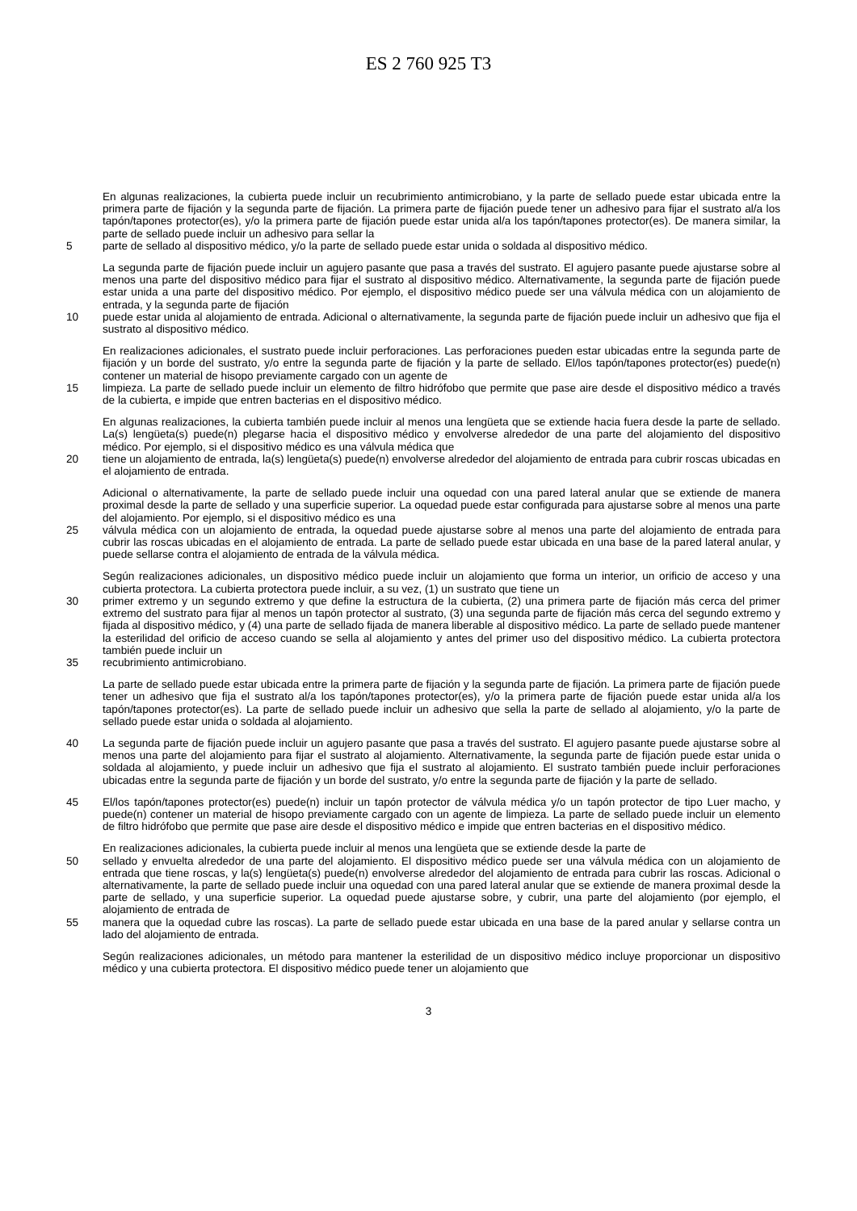ES 2 760 925 T3
En algunas realizaciones, la cubierta puede incluir un recubrimiento antimicrobiano, y la parte de sellado puede estar ubicada entre la primera parte de fijación y la segunda parte de fijación. La primera parte de fijación puede tener un adhesivo para fijar el sustrato al/a los tapón/tapones protector(es), y/o la primera parte de fijación puede estar unida al/a los tapón/tapones protector(es). De manera similar, la parte de sellado puede incluir un adhesivo para sellar la
5 parte de sellado al dispositivo médico, y/o la parte de sellado puede estar unida o soldada al dispositivo médico.
La segunda parte de fijación puede incluir un agujero pasante que pasa a través del sustrato. El agujero pasante puede ajustarse sobre al menos una parte del dispositivo médico para fijar el sustrato al dispositivo médico. Alternativamente, la segunda parte de fijación puede estar unida a una parte del dispositivo médico. Por ejemplo, el dispositivo médico puede ser una válvula médica con un alojamiento de entrada, y la segunda parte de fijación
10 puede estar unida al alojamiento de entrada. Adicional o alternativamente, la segunda parte de fijación puede incluir un adhesivo que fija el sustrato al dispositivo médico.
En realizaciones adicionales, el sustrato puede incluir perforaciones. Las perforaciones pueden estar ubicadas entre la segunda parte de fijación y un borde del sustrato, y/o entre la segunda parte de fijación y la parte de sellado. El/los tapón/tapones protector(es) puede(n) contener un material de hisopo previamente cargado con un agente de
15 limpieza. La parte de sellado puede incluir un elemento de filtro hidrófobo que permite que pase aire desde el dispositivo médico a través de la cubierta, e impide que entren bacterias en el dispositivo médico.
En algunas realizaciones, la cubierta también puede incluir al menos una lengüeta que se extiende hacia fuera desde la parte de sellado. La(s) lengüeta(s) puede(n) plegarse hacia el dispositivo médico y envolverse alrededor de una parte del alojamiento del dispositivo médico. Por ejemplo, si el dispositivo médico es una válvula médica que
20 tiene un alojamiento de entrada, la(s) lengüeta(s) puede(n) envolverse alrededor del alojamiento de entrada para cubrir roscas ubicadas en el alojamiento de entrada.
Adicional o alternativamente, la parte de sellado puede incluir una oquedad con una pared lateral anular que se extiende de manera proximal desde la parte de sellado y una superficie superior. La oquedad puede estar configurada para ajustarse sobre al menos una parte del alojamiento. Por ejemplo, si el dispositivo médico es una
25 válvula médica con un alojamiento de entrada, la oquedad puede ajustarse sobre al menos una parte del alojamiento de entrada para cubrir las roscas ubicadas en el alojamiento de entrada. La parte de sellado puede estar ubicada en una base de la pared lateral anular, y puede sellarse contra el alojamiento de entrada de la válvula médica.
Según realizaciones adicionales, un dispositivo médico puede incluir un alojamiento que forma un interior, un orificio de acceso y una cubierta protectora. La cubierta protectora puede incluir, a su vez, (1) un sustrato que tiene un
30 primer extremo y un segundo extremo y que define la estructura de la cubierta, (2) una primera parte de fijación más cerca del primer extremo del sustrato para fijar al menos un tapón protector al sustrato, (3) una segunda parte de fijación más cerca del segundo extremo y fijada al dispositivo médico, y (4) una parte de sellado fijada de manera liberable al dispositivo médico. La parte de sellado puede mantener la esterilidad del orificio de acceso cuando se sella al alojamiento y antes del primer uso del dispositivo médico. La cubierta protectora también puede incluir un
35 recubrimiento antimicrobiano.
La parte de sellado puede estar ubicada entre la primera parte de fijación y la segunda parte de fijación. La primera parte de fijación puede tener un adhesivo que fija el sustrato al/a los tapón/tapones protector(es), y/o la primera parte de fijación puede estar unida al/a los tapón/tapones protector(es). La parte de sellado puede incluir un adhesivo que sella la parte de sellado al alojamiento, y/o la parte de sellado puede estar unida o soldada al alojamiento.
40 La segunda parte de fijación puede incluir un agujero pasante que pasa a través del sustrato. El agujero pasante puede ajustarse sobre al menos una parte del alojamiento para fijar el sustrato al alojamiento. Alternativamente, la segunda parte de fijación puede estar unida o soldada al alojamiento, y puede incluir un adhesivo que fija el sustrato al alojamiento. El sustrato también puede incluir perforaciones ubicadas entre la segunda parte de fijación y un borde del sustrato, y/o entre la segunda parte de fijación y la parte de sellado.
45 El/los tapón/tapones protector(es) puede(n) incluir un tapón protector de válvula médica y/o un tapón protector de tipo Luer macho, y puede(n) contener un material de hisopo previamente cargado con un agente de limpieza. La parte de sellado puede incluir un elemento de filtro hidrófobo que permite que pase aire desde el dispositivo médico e impide que entren bacterias en el dispositivo médico.
En realizaciones adicionales, la cubierta puede incluir al menos una lengüeta que se extiende desde la parte de
50 sellado y envuelta alrededor de una parte del alojamiento. El dispositivo médico puede ser una válvula médica con un alojamiento de entrada que tiene roscas, y la(s) lengüeta(s) puede(n) envolverse alrededor del alojamiento de entrada para cubrir las roscas. Adicional o alternativamente, la parte de sellado puede incluir una oquedad con una pared lateral anular que se extiende de manera proximal desde la parte de sellado, y una superficie superior. La oquedad puede ajustarse sobre, y cubrir, una parte del alojamiento (por ejemplo, el alojamiento de entrada de
55 manera que la oquedad cubre las roscas). La parte de sellado puede estar ubicada en una base de la pared anular y sellarse contra un lado del alojamiento de entrada.
Según realizaciones adicionales, un método para mantener la esterilidad de un dispositivo médico incluye proporcionar un dispositivo médico y una cubierta protectora. El dispositivo médico puede tener un alojamiento que
3